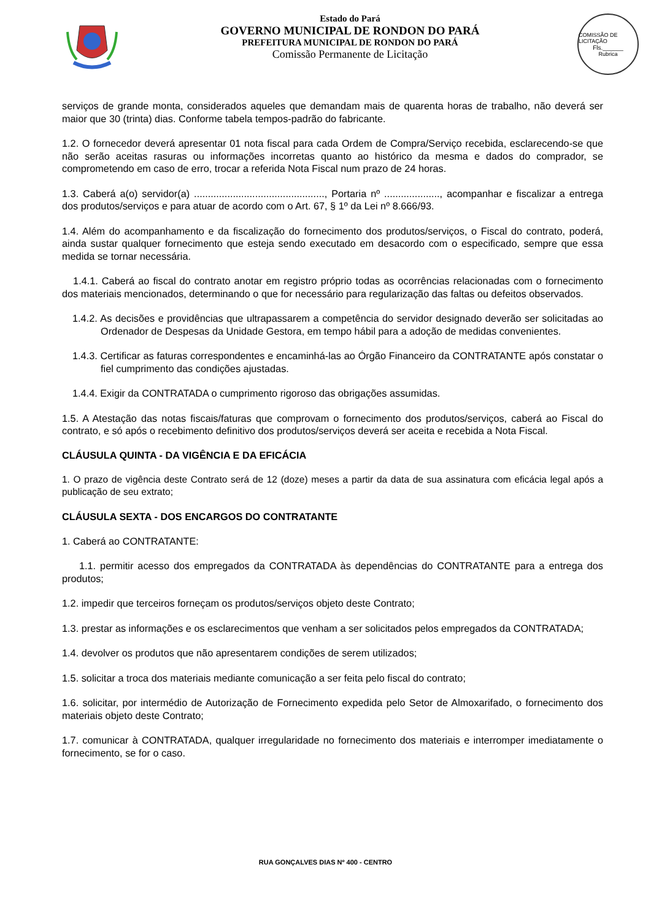Estado do Pará
GOVERNO MUNICIPAL DE RONDON DO PARÁ
PREFEITURA MUNICIPAL DE RONDON DO PARÁ
Comissão Permanente de Licitação
COMISSÃO DE LICITAÇÃO
Fls.______
Rubrica
serviços de grande monta, considerados aqueles que demandam mais de quarenta horas de trabalho, não deverá ser maior que 30 (trinta) dias. Conforme tabela tempos-padrão do fabricante.
1.2. O fornecedor deverá apresentar 01 nota fiscal para cada Ordem de Compra/Serviço recebida, esclarecendo-se que não serão aceitas rasuras ou informações incorretas quanto ao histórico da mesma e dados do comprador, se comprometendo em caso de erro, trocar a referida Nota Fiscal num prazo de 24 horas.
1.3. Caberá a(o) servidor(a) ..............................................., Portaria nº ...................., acompanhar e fiscalizar a entrega dos produtos/serviços e para atuar de acordo com o Art. 67, § 1º da Lei nº 8.666/93.
1.4. Além do acompanhamento e da fiscalização do fornecimento dos produtos/serviços, o Fiscal do contrato, poderá, ainda sustar qualquer fornecimento que esteja sendo executado em desacordo com o especificado, sempre que essa medida se tornar necessária.
1.4.1. Caberá ao fiscal do contrato anotar em registro próprio todas as ocorrências relacionadas com o fornecimento dos materiais mencionados, determinando o que for necessário para regularização das faltas ou defeitos observados.
1.4.2. As decisões e providências que ultrapassarem a competência do servidor designado deverão ser solicitadas ao Ordenador de Despesas da Unidade Gestora, em tempo hábil para a adoção de medidas convenientes.
1.4.3. Certificar as faturas correspondentes e encaminhá-las ao Órgão Financeiro da CONTRATANTE após constatar o fiel cumprimento das condições ajustadas.
1.4.4. Exigir da CONTRATADA o cumprimento rigoroso das obrigações assumidas.
1.5. A Atestação das notas fiscais/faturas que comprovam o fornecimento dos produtos/serviços, caberá ao Fiscal do contrato, e só após o recebimento definitivo dos produtos/serviços deverá ser aceita e recebida a Nota Fiscal.
CLÁUSULA QUINTA - DA VIGÊNCIA E DA EFICÁCIA
1. O prazo de vigência deste Contrato será de 12 (doze) meses a partir da data de sua assinatura com eficácia legal após a publicação de seu extrato;
CLÁUSULA SEXTA - DOS ENCARGOS DO CONTRATANTE
1. Caberá ao CONTRATANTE:
1.1. permitir acesso dos empregados da CONTRATADA às dependências do CONTRATANTE para a entrega dos produtos;
1.2. impedir que terceiros forneçam os produtos/serviços objeto deste Contrato;
1.3. prestar as informações e os esclarecimentos que venham a ser solicitados pelos empregados da CONTRATADA;
1.4. devolver os produtos que não apresentarem condições de serem utilizados;
1.5. solicitar a troca dos materiais mediante comunicação a ser feita pelo fiscal do contrato;
1.6. solicitar, por intermédio de Autorização de Fornecimento expedida pelo Setor de Almoxarifado, o fornecimento dos materiais objeto deste Contrato;
1.7. comunicar à CONTRATADA, qualquer irregularidade no fornecimento dos materiais e interromper imediatamente o fornecimento, se for o caso.
RUA GONÇALVES DIAS Nº 400 - CENTRO